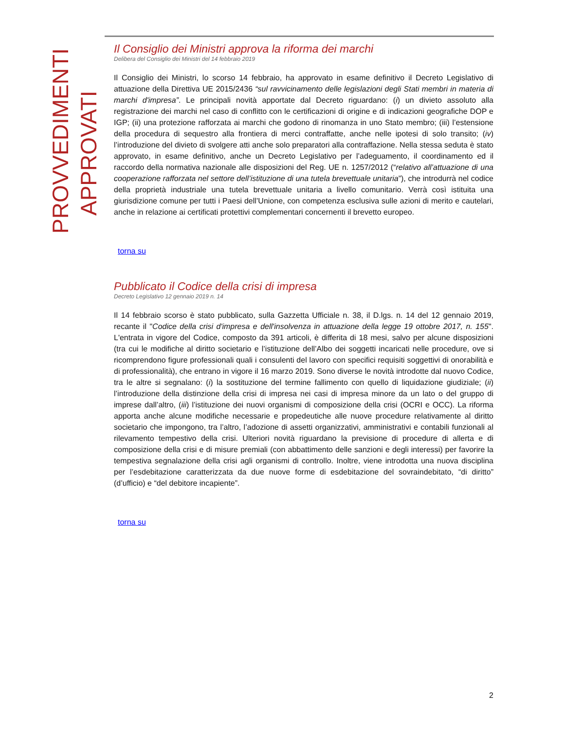PROVVEDIMENTI
APPROVATI
Il Consiglio dei Ministri approva la riforma dei marchi
Delibera del Consiglio dei Ministri del 14 febbraio 2019
Il Consiglio dei Ministri, lo scorso 14 febbraio, ha approvato in esame definitivo il Decreto Legislativo di attuazione della Direttiva UE 2015/2436 “sul ravvicinamento delle legislazioni degli Stati membri in materia di marchi d'impresa”. Le principali novità apportate dal Decreto riguardano: (i) un divieto assoluto alla registrazione dei marchi nel caso di conflitto con le certificazioni di origine e di indicazioni geografiche DOP e IGP; (ii) una protezione rafforzata ai marchi che godono di rinomanza in uno Stato membro; (iii) l’estensione della procedura di sequestro alla frontiera di merci contraffatte, anche nelle ipotesi di solo transito; (iv) l’introduzione del divieto di svolgere atti anche solo preparatori alla contraffazione. Nella stessa seduta è stato approvato, in esame definitivo, anche un Decreto Legislativo per l’adeguamento, il coordinamento ed il raccordo della normativa nazionale alle disposizioni del Reg. UE n. 1257/2012 (“relativo all’attuazione di una cooperazione rafforzata nel settore dell’istituzione di una tutela brevettuale unitaria”), che introdurrà nel codice della proprietà industriale una tutela brevettuale unitaria a livello comunitario. Verrà così istituita una giurisdizione comune per tutti i Paesi dell’Unione, con competenza esclusiva sulle azioni di merito e cautelari, anche in relazione ai certificati protettivi complementari concernenti il brevetto europeo.
torna su
Pubblicato il Codice della crisi di impresa
Decreto Legislativo 12 gennaio 2019 n. 14
Il 14 febbraio scorso è stato pubblicato, sulla Gazzetta Ufficiale n. 38, il D.lgs. n. 14 del 12 gennaio 2019, recante il "Codice della crisi d'impresa e dell'insolvenza in attuazione della legge 19 ottobre 2017, n. 155". L'entrata in vigore del Codice, composto da 391 articoli, è differita di 18 mesi, salvo per alcune disposizioni (tra cui le modifiche al diritto societario e l’istituzione dell’Albo dei soggetti incaricati nelle procedure, ove si ricomprendono figure professionali quali i consulenti del lavoro con specifici requisiti soggettivi di onorabilità e di professionalità), che entrano in vigore il 16 marzo 2019. Sono diverse le novità introdotte dal nuovo Codice, tra le altre si segnalano: (i) la sostituzione del termine fallimento con quello di liquidazione giudiziale; (ii) l’introduzione della distinzione della crisi di impresa nei casi di impresa minore da un lato o del gruppo di imprese dall’altro, (iii) l’istituzione dei nuovi organismi di composizione della crisi (OCRI e OCC). La riforma apporta anche alcune modifiche necessarie e propedeutiche alle nuove procedure relativamente al diritto societario che impongono, tra l’altro, l’adozione di assetti organizzativi, amministrativi e contabili funzionali al rilevamento tempestivo della crisi. Ulteriori novità riguardano la previsione di procedure di allerta e di composizione della crisi e di misure premiali (con abbattimento delle sanzioni e degli interessi) per favorire la tempestiva segnalazione della crisi agli organismi di controllo. Inoltre, viene introdotta una nuova disciplina per l’esdebitazione caratterizzata da due nuove forme di esdebitazione del sovraindebitato, “di diritto” (d’ufficio) e “del debitore incapiente”.
torna su
2